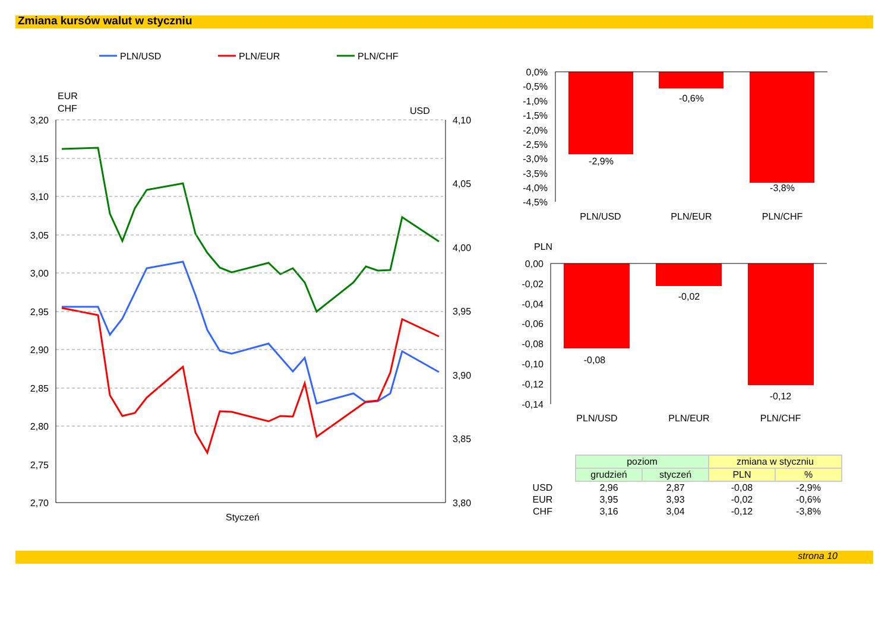Zmiana kursów walut w styczniu
EUR
CHF
USD
3,20
3,15
3,10
3,05
3,00
2,95
2,90
2,85
2,80
2,75
2,70
4,10
4,05
4,00
3,95
3,90
3,85
3,80
Styczeń
PLN/USD
PLN/EUR
PLN/CHF
0,0%
-0,5%
-1,0%
-1,5%
-2,0%
-2,5%
-3,0%
-3,5%
-4,0%
-4,5%
0,00
-0,02
-0,04
-0,06
-0,08
-0,10
-0,12
-0,14
-2,9%
-0,6%
-3,8%
PLN/USD
PLN/EUR
PLN/CHF
-0,08
-0,02
-0,12
PLN/USD
PLN/EUR
PLN/CHF
PLN
| | poziom | | zmiana w styczniu | |
| | grudzień | styczeń | PLN | % |
| USD | 2,96 | 2,87 | -0,08 | -2,9% |
| EUR | 3,95 | 3,93 | -0,02 | -0,6% |
| CHF | 3,16 | 3,04 | -0,12 | -3,8% |
strona 10